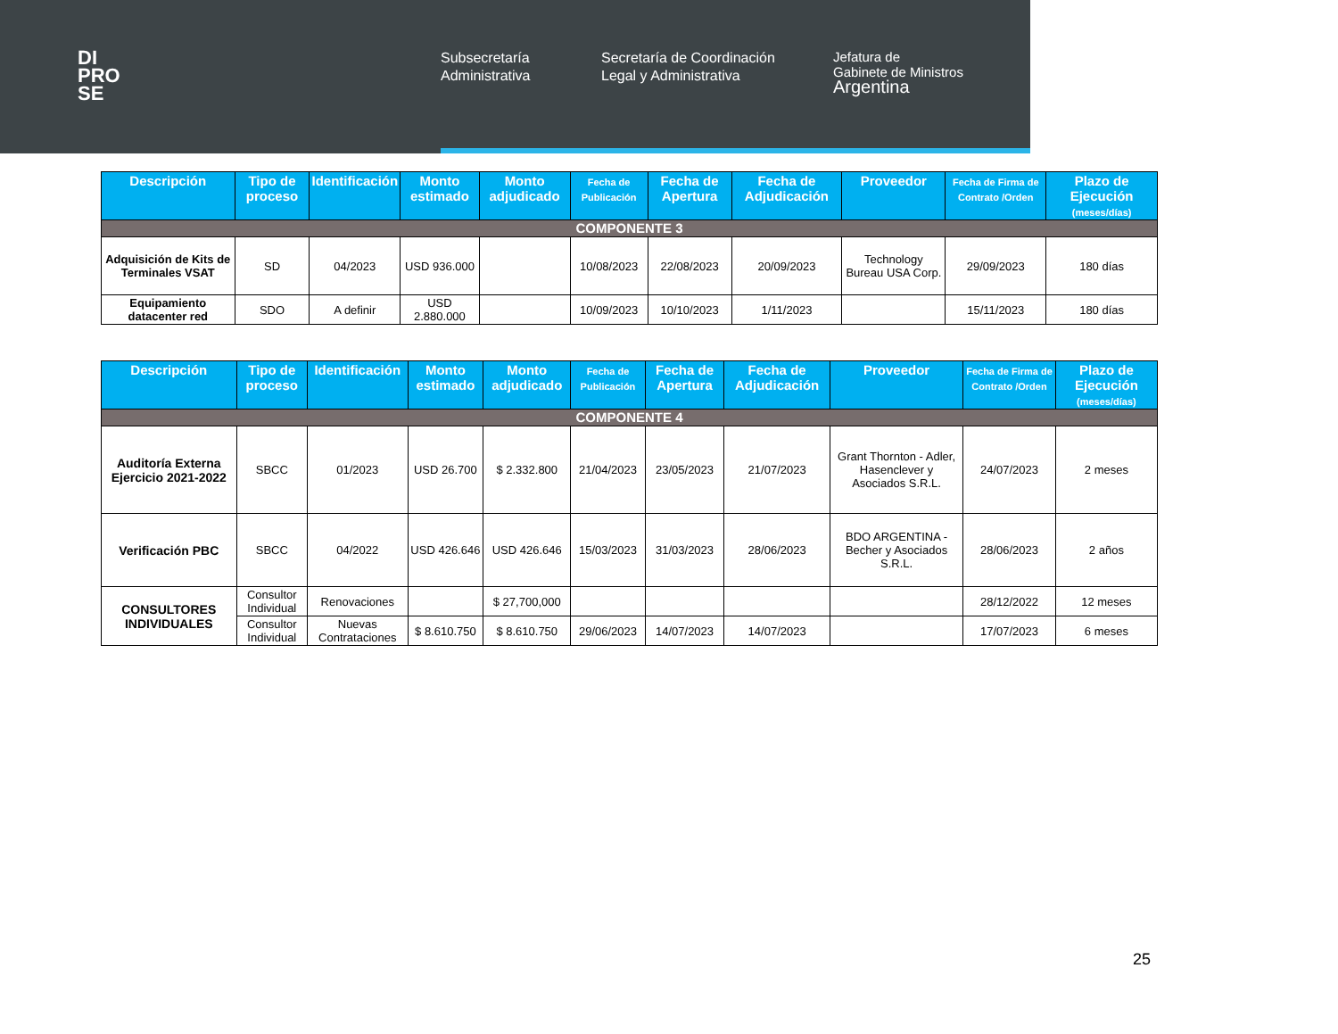DI
PRO
SE
Subsecretaría Administrativa
Secretaría de Coordinación Legal y Administrativa
Jefatura de
Gabinete de Ministros
Argentina
| Descripción | Tipo de proceso | Identificación | Monto estimado | Monto adjudicado | Fecha de Publicación | Fecha de Apertura | Fecha de Adjudicación | Proveedor | Fecha de Firma de Contrato /Orden | Plazo de Ejecución (meses/días) |
| --- | --- | --- | --- | --- | --- | --- | --- | --- | --- | --- |
| COMPONENTE 3 | | | | | | | | | | |
| Adquisición de Kits de Terminales VSAT | SD | 04/2023 | USD 936.000 | | 10/08/2023 | 22/08/2023 | 20/09/2023 | Technology Bureau USA Corp. | 29/09/2023 | 180 días |
| Equipamiento datacenter red | SDO | A definir | USD 2.880.000 | | 10/09/2023 | 10/10/2023 | 1/11/2023 | | 15/11/2023 | 180 días |
| Descripción | Tipo de proceso | Identificación | Monto estimado | Monto adjudicado | Fecha de Publicación | Fecha de Apertura | Fecha de Adjudicación | Proveedor | Fecha de Firma de Contrato /Orden | Plazo de Ejecución (meses/días) |
| --- | --- | --- | --- | --- | --- | --- | --- | --- | --- | --- |
| COMPONENTE 4 | | | | | | | | | | |
| Auditoría Externa Ejercicio 2021-2022 | SBCC | 01/2023 | USD 26.700 | $ 2.332.800 | 21/04/2023 | 23/05/2023 | 21/07/2023 | Grant Thornton - Adler, Hasenclever y Asociados S.R.L. | 24/07/2023 | 2 meses |
| Verificación PBC | SBCC | 04/2022 | USD 426.646 | USD 426.646 | 15/03/2023 | 31/03/2023 | 28/06/2023 | BDO ARGENTINA - Becher y Asociados S.R.L. | 28/06/2023 | 2 años |
| CONSULTORES INDIVIDUALES | Consultor Individual | Renovaciones | | $ 27,700,000 | | | | | 28/12/2022 | 12 meses |
| | Consultor Individual | Nuevas Contrataciones | $ 8.610.750 | $ 8.610.750 | 29/06/2023 | 14/07/2023 | 14/07/2023 | | 17/07/2023 | 6 meses |
25